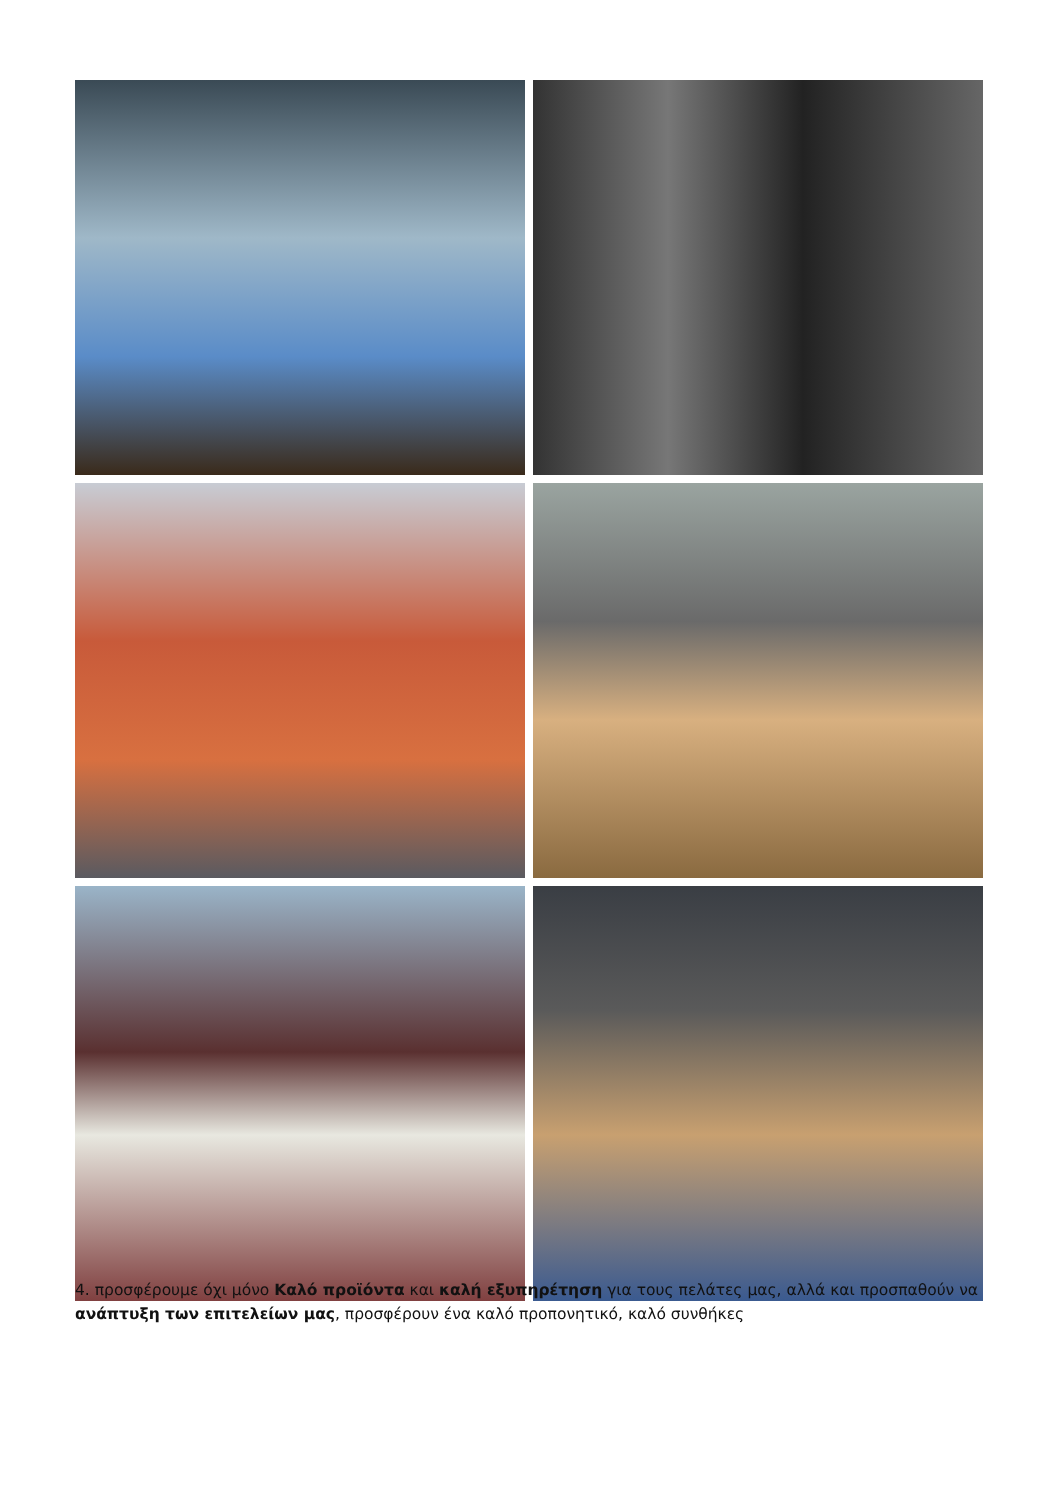4. προσφέρουμε όχι μόνο Καλό προϊόντα και καλή εξυπηρέτηση για τους πελάτες μας, αλλά και προσπαθούν να ανάπτυξη των επιτελείων μας, προσφέρουν ένα καλό προπονητικό, καλό συνθήκες